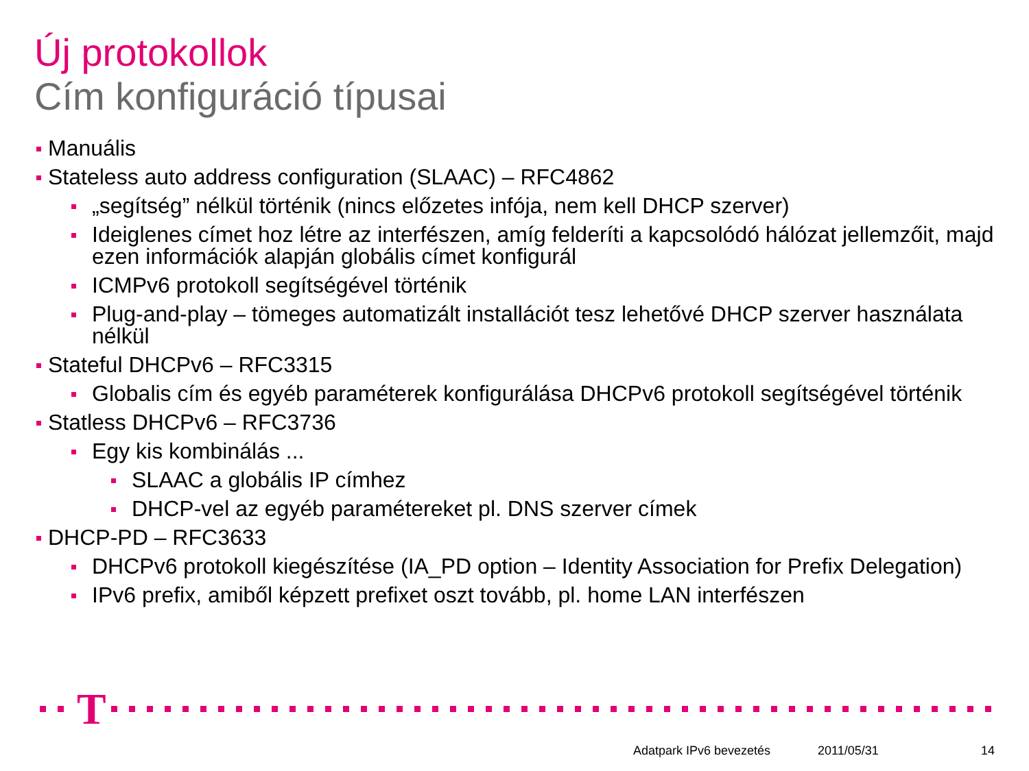Új protokollok
Cím konfiguráció típusai
Manuális
Stateless auto address configuration (SLAAC) – RFC4862
„segítség” nélkül történik (nincs előzetes infója, nem kell DHCP szerver)
Ideiglenes címet hoz létre az interfészen, amíg felderíti a kapcsolódó hálózat jellemzőit, majd ezen információk alapján globális címet konfigurál
ICMPv6 protokoll segítségével történik
Plug-and-play – tömeges automatizált installációt tesz lehetővé DHCP szerver használata nélkül
Stateful DHCPv6 – RFC3315
Globalis cím és egyéb paraméterek konfigurálása DHCPv6 protokoll segítségével történik
Statless DHCPv6 – RFC3736
Egy kis kombinálás ...
SLAAC a globális IP címhez
DHCP-vel az egyéb paramétereket pl. DNS szerver címek
DHCP-PD – RFC3633
DHCPv6 protokoll kiegészítése (IA_PD option – Identity Association for Prefix Delegation)
IPv6 prefix, amiből képzett prefixet oszt tovább, pl. home LAN interfészen
T
Adatpark IPv6 bevezetés 2011/05/31 14